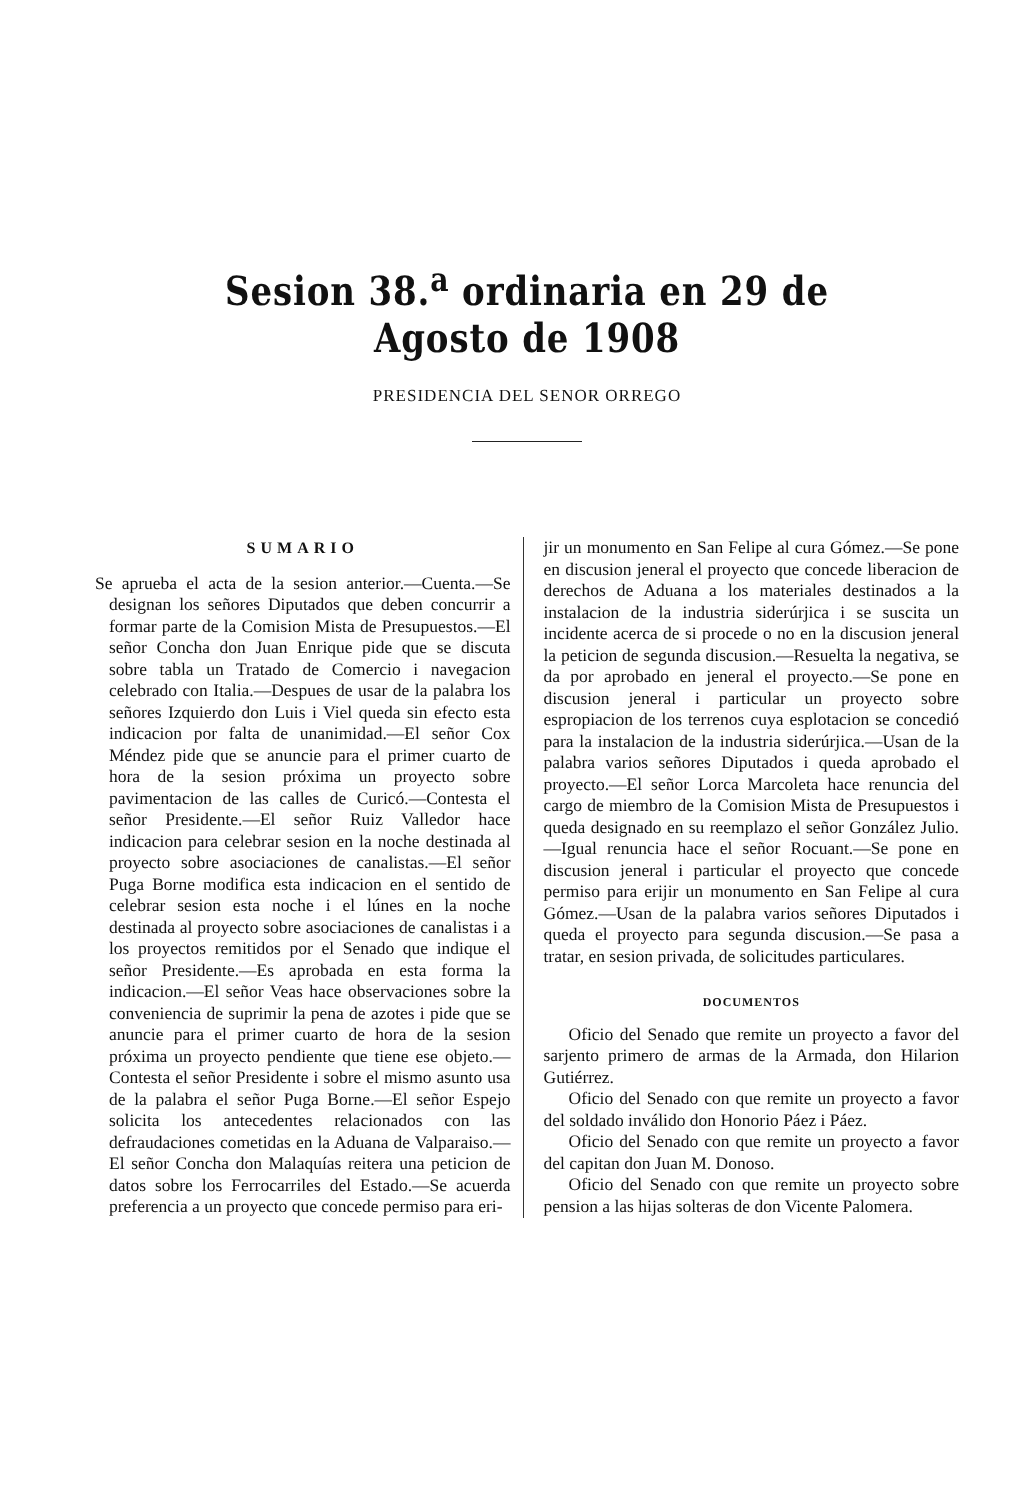Sesion 38.<sup>a</sup> ordinaria en 29 de Agosto de 1908
PRESIDENCIA DEL SENOR ORREGO
SUMARIO
Se aprueba el acta de la sesion anterior.—Cuenta.—Se designan los señores Diputados que deben concurrir a formar parte de la Comision Mista de Presupuestos.—El señor Concha don Juan Enrique pide que se discuta sobre tabla un Tratado de Comercio i navegacion celebrado con Italia.—Despues de usar de la palabra los señores Izquierdo don Luis i Viel queda sin efecto esta indicacion por falta de unanimidad.—El señor Cox Méndez pide que se anuncie para el primer cuarto de hora de la sesion próxima un proyecto sobre pavimentacion de las calles de Curicó.—Contesta el señor Presidente.—El señor Ruiz Valledor hace indicacion para celebrar sesion en la noche destinada al proyecto sobre asociaciones de canalistas.—El señor Puga Borne modifica esta indicacion en el sentido de celebrar sesion esta noche i el lúnes en la noche destinada al proyecto sobre asociaciones de canalistas i a los proyectos remitidos por el Senado que indique el señor Presidente.—Es aprobada en esta forma la indicacion.—El señor Veas hace observaciones sobre la conveniencia de suprimir la pena de azotes i pide que se anuncie para el primer cuarto de hora de la sesion próxima un proyecto pendiente que tiene ese objeto.—Contesta el señor Presidente i sobre el mismo asunto usa de la palabra el señor Puga Borne.—El señor Espejo solicita los antecedentes relacionados con las defraudaciones cometidas en la Aduana de Valparaiso.—El señor Concha don Malaquías reitera una peticion de datos sobre los Ferrocarriles del Estado.—Se acuerda preferencia a un proyecto que concede permiso para eri-
jir un monumento en San Felipe al cura Gómez.—Se pone en discusion jeneral el proyecto que concede liberacion de derechos de Aduana a los materiales destinados a la instalacion de la industria siderúrjica i se suscita un incidente acerca de si procede o no en la discusion jeneral la peticion de segunda discusion.—Resuelta la negativa, se da por aprobado en jeneral el proyecto.—Se pone en discusion jeneral i particular un proyecto sobre espropiacion de los terrenos cuya esplotacion se concedió para la instalacion de la industria siderúrjica.—Usan de la palabra varios señores Diputados i queda aprobado el proyecto.—El señor Lorca Marcoleta hace renuncia del cargo de miembro de la Comision Mista de Presupuestos i queda designado en su reemplazo el señor González Julio.—Igual renuncia hace el señor Rocuant.—Se pone en discusion jeneral i particular el proyecto que concede permiso para erijir un monumento en San Felipe al cura Gómez.—Usan de la palabra varios señores Diputados i queda el proyecto para segunda discusion.—Se pasa a tratar, en sesion privada, de solicitudes particulares.
DOCUMENTOS
Oficio del Senado que remite un proyecto a favor del sarjento primero de armas de la Armada, don Hilarion Gutiérrez.
Oficio del Senado con que remite un proyecto a favor del soldado inválido don Honorio Páez i Páez.
Oficio del Senado con que remite un proyecto a favor del capitan don Juan M. Donoso.
Oficio del Senado con que remite un proyecto sobre pension a las hijas solteras de don Vicente Palomera.